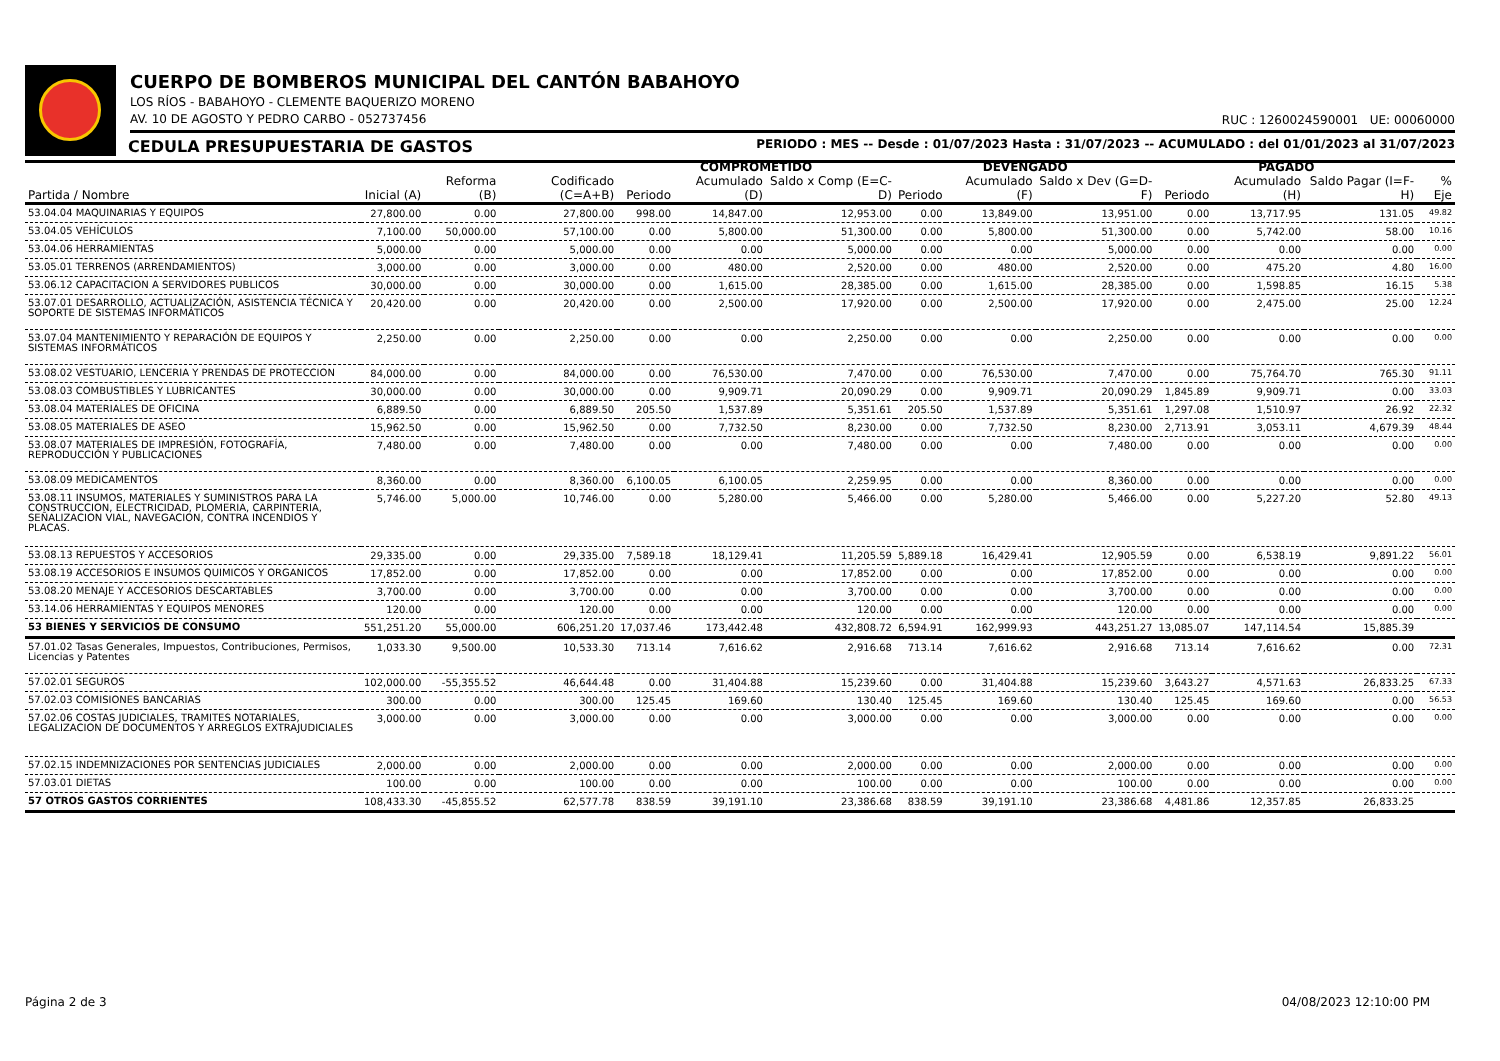CUERPO DE BOMBEROS MUNICIPAL DEL CANTÓN BABAHOYO
LOS RÍOS - BABAHOYO - CLEMENTE BAQUERIZO MORENO
AV. 10 DE AGOSTO Y PEDRO CARBO - 052737456
RUC : 1260024590001 UE: 00060000
CEDULA PRESUPUESTARIA DE GASTOS PERIODO : MES -- Desde : 01/07/2023 Hasta : 31/07/2023 -- ACUMULADO : del 01/01/2023 al 31/07/2023
| | | | | COMPROMETIDO | | | DEVENGADO | | | PAGADO | | | |
| --- | --- | --- | --- | --- | --- | --- | --- | --- | --- | --- | --- | --- | --- |
| Partida / Nombre | Inicial (A) | Reforma (B) | Codificado (C=A+B) | Periodo | Acumulado (D) | Saldo x Comp (E=C-D) | Periodo | Acumulado (F) | Saldo x Dev (G=D-F) | Periodo | Acumulado (H) | Saldo Pagar (I=F-H) | % Eje |
| 53.04.04 MAQUINARIAS Y EQUIPOS | 27,800.00 | 0.00 | 27,800.00 | 998.00 | 14,847.00 | 12,953.00 | 0.00 | 13,849.00 | 13,951.00 | 0.00 | 13,717.95 | 131.05 | 49.82 |
| 53.04.05 VEHÍCULOS | 7,100.00 | 50,000.00 | 57,100.00 | 0.00 | 5,800.00 | 51,300.00 | 0.00 | 5,800.00 | 51,300.00 | 0.00 | 5,742.00 | 58.00 | 10.16 |
| 53.04.06 HERRAMIENTAS | 5,000.00 | 0.00 | 5,000.00 | 0.00 | 0.00 | 5,000.00 | 0.00 | 0.00 | 5,000.00 | 0.00 | 0.00 | 0.00 | 0.00 |
| 53.05.01 TERRENOS (ARRENDAMIENTOS) | 3,000.00 | 0.00 | 3,000.00 | 0.00 | 480.00 | 2,520.00 | 0.00 | 480.00 | 2,520.00 | 0.00 | 475.20 | 4.80 | 16.00 |
| 53.06.12 CAPACITACION A SERVIDORES PUBLICOS | 30,000.00 | 0.00 | 30,000.00 | 0.00 | 1,615.00 | 28,385.00 | 0.00 | 1,615.00 | 28,385.00 | 0.00 | 1,598.85 | 16.15 | 5.38 |
| 53.07.01 DESARROLLO, ACTUALIZACIÓN, ASISTENCIA TÉCNICA Y SOPORTE DE SISTEMAS INFORMÁTICOS | 20,420.00 | 0.00 | 20,420.00 | 0.00 | 2,500.00 | 17,920.00 | 0.00 | 2,500.00 | 17,920.00 | 0.00 | 2,475.00 | 25.00 | 12.24 |
| 53.07.04 MANTENIMIENTO Y REPARACIÓN DE EQUIPOS Y SISTEMAS INFORMÁTICOS | 2,250.00 | 0.00 | 2,250.00 | 0.00 | 0.00 | 2,250.00 | 0.00 | 0.00 | 2,250.00 | 0.00 | 0.00 | 0.00 | 0.00 |
| 53.08.02 VESTUARIO, LENCERIA Y PRENDAS DE PROTECCION | 84,000.00 | 0.00 | 84,000.00 | 0.00 | 76,530.00 | 7,470.00 | 0.00 | 76,530.00 | 7,470.00 | 0.00 | 75,764.70 | 765.30 | 91.11 |
| 53.08.03 COMBUSTIBLES Y LUBRICANTES | 30,000.00 | 0.00 | 30,000.00 | 0.00 | 9,909.71 | 20,090.29 | 0.00 | 9,909.71 | 20,090.29 | 1,845.89 | 9,909.71 | 0.00 | 33.03 |
| 53.08.04 MATERIALES DE OFICINA | 6,889.50 | 0.00 | 6,889.50 | 205.50 | 1,537.89 | 5,351.61 | 205.50 | 1,537.89 | 5,351.61 | 1,297.08 | 1,510.97 | 26.92 | 22.32 |
| 53.08.05 MATERIALES DE ASEO | 15,962.50 | 0.00 | 15,962.50 | 0.00 | 7,732.50 | 8,230.00 | 0.00 | 7,732.50 | 8,230.00 | 2,713.91 | 3,053.11 | 4,679.39 | 48.44 |
| 53.08.07 MATERIALES DE IMPRESIÓN, FOTOGRAFÍA, REPRODUCCIÓN Y PUBLICACIONES | 7,480.00 | 0.00 | 7,480.00 | 0.00 | 0.00 | 7,480.00 | 0.00 | 0.00 | 7,480.00 | 0.00 | 0.00 | 0.00 | 0.00 |
| 53.08.09 MEDICAMENTOS | 8,360.00 | 0.00 | 8,360.00 | 6,100.05 | 6,100.05 | 2,259.95 | 0.00 | 0.00 | 8,360.00 | 0.00 | 0.00 | 0.00 | 0.00 |
| 53.08.11 INSUMOS, MATERIALES Y SUMINISTROS PARA LA CONSTRUCCION, ELECTRICIDAD, PLOMERIA, CARPINTERIA, SEÑALIZACION VIAL, NAVEGACION, CONTRA INCENDIOS Y PLACAS. | 5,746.00 | 5,000.00 | 10,746.00 | 0.00 | 5,280.00 | 5,466.00 | 0.00 | 5,280.00 | 5,466.00 | 0.00 | 5,227.20 | 52.80 | 49.13 |
| 53.08.13 REPUESTOS Y ACCESORIOS | 29,335.00 | 0.00 | 29,335.00 | 7,589.18 | 18,129.41 | 11,205.59 | 5,889.18 | 16,429.41 | 12,905.59 | 0.00 | 6,538.19 | 9,891.22 | 56.01 |
| 53.08.19 ACCESORIOS E INSUMOS QUIMICOS Y ORGANICOS | 17,852.00 | 0.00 | 17,852.00 | 0.00 | 0.00 | 17,852.00 | 0.00 | 0.00 | 17,852.00 | 0.00 | 0.00 | 0.00 | 0.00 |
| 53.08.20 MENAJE Y ACCESORIOS DESCARTABLES | 3,700.00 | 0.00 | 3,700.00 | 0.00 | 0.00 | 3,700.00 | 0.00 | 0.00 | 3,700.00 | 0.00 | 0.00 | 0.00 | 0.00 |
| 53.14.06 HERRAMIENTAS Y EQUIPOS MENORES | 120.00 | 0.00 | 120.00 | 0.00 | 0.00 | 120.00 | 0.00 | 0.00 | 120.00 | 0.00 | 0.00 | 0.00 | 0.00 |
| 53 BIENES Y SERVICIOS DE CONSUMO | 551,251.20 | 55,000.00 | 606,251.20 | 17,037.46 | 173,442.48 | 432,808.72 | 6,594.91 | 162,999.93 | 443,251.27 | 13,085.07 | 147,114.54 | 15,885.39 | |
| 57.01.02 Tasas Generales, Impuestos, Contribuciones, Permisos, Licencias y Patentes | 1,033.30 | 9,500.00 | 10,533.30 | 713.14 | 7,616.62 | 2,916.68 | 713.14 | 7,616.62 | 2,916.68 | 713.14 | 7,616.62 | 0.00 | 72.31 |
| 57.02.01 SEGUROS | 102,000.00 | -55,355.52 | 46,644.48 | 0.00 | 31,404.88 | 15,239.60 | 0.00 | 31,404.88 | 15,239.60 | 3,643.27 | 4,571.63 | 26,833.25 | 67.33 |
| 57.02.03 COMISIONES BANCARIAS | 300.00 | 0.00 | 300.00 | 125.45 | 169.60 | 130.40 | 125.45 | 169.60 | 130.40 | 125.45 | 169.60 | 0.00 | 56.53 |
| 57.02.06 COSTAS JUDICIALES, TRAMITES NOTARIALES, LEGALIZACION DE DOCUMENTOS Y ARREGLOS EXTRAJUDICIALES | 3,000.00 | 0.00 | 3,000.00 | 0.00 | 0.00 | 3,000.00 | 0.00 | 0.00 | 3,000.00 | 0.00 | 0.00 | 0.00 | 0.00 |
| 57.02.15 INDEMNIZACIONES POR SENTENCIAS JUDICIALES | 2,000.00 | 0.00 | 2,000.00 | 0.00 | 0.00 | 2,000.00 | 0.00 | 0.00 | 2,000.00 | 0.00 | 0.00 | 0.00 | 0.00 |
| 57.03.01 DIETAS | 100.00 | 0.00 | 100.00 | 0.00 | 0.00 | 100.00 | 0.00 | 0.00 | 100.00 | 0.00 | 0.00 | 0.00 | 0.00 |
| 57 OTROS GASTOS CORRIENTES | 108,433.30 | -45,855.52 | 62,577.78 | 838.59 | 39,191.10 | 23,386.68 | 838.59 | 39,191.10 | 23,386.68 | 4,481.86 | 12,357.85 | 26,833.25 | |
Página 2 de 3 04/08/2023 12:10:00 PM